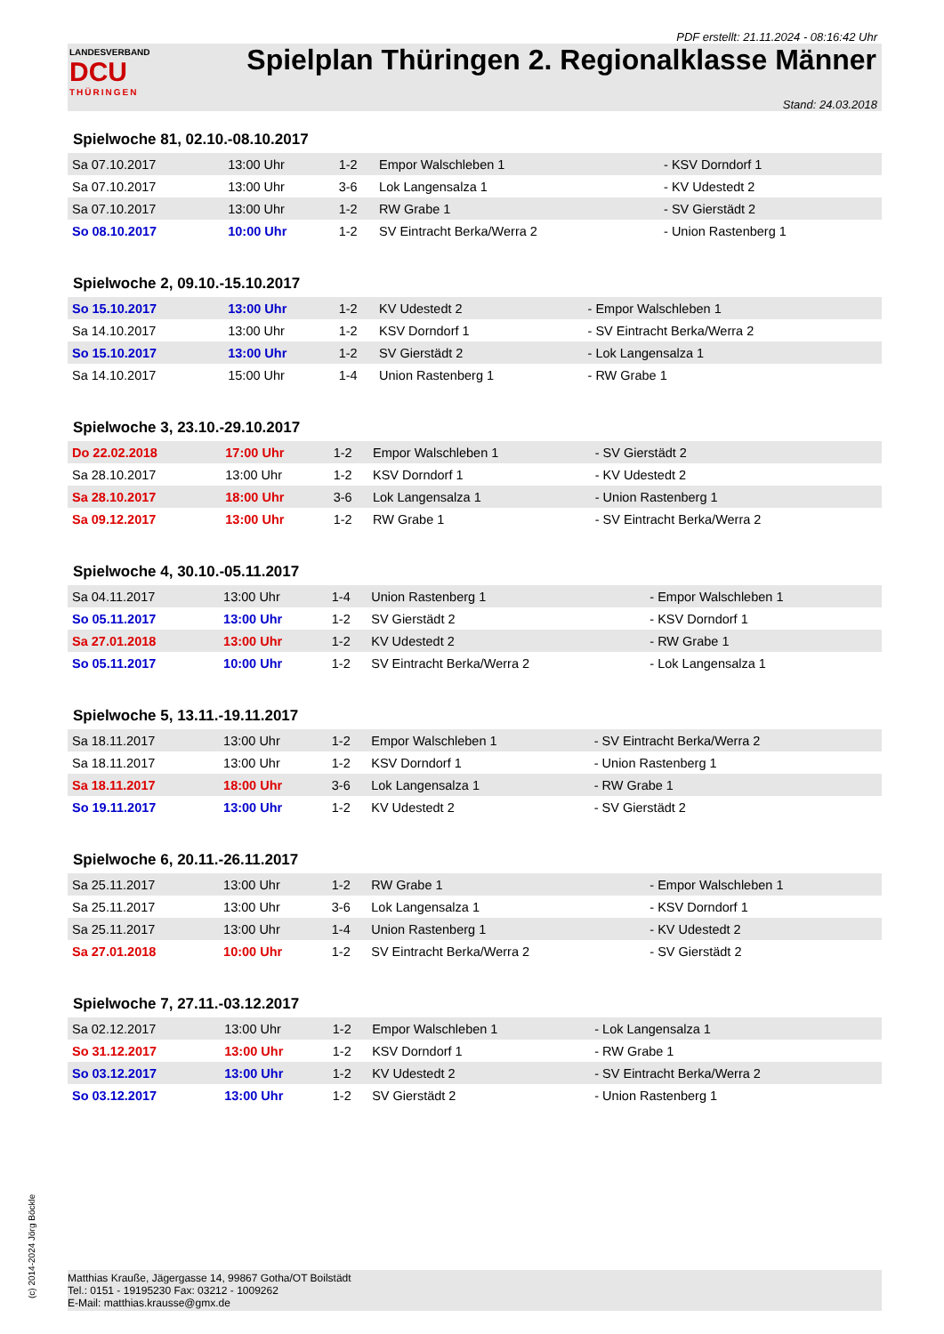PDF erstellt: 21.11.2024 - 08:16:42 Uhr
LANDESVERBAND
DCU
THÜRINGEN
Spielplan Thüringen 2. Regionalklasse Männer
Stand: 24.03.2018
Spielwoche 81, 02.10.-08.10.2017
| Sa 07.10.2017 | 13:00 Uhr | 1-2 | Empor Walschleben 1 | - KSV Dorndorf 1 |
| Sa 07.10.2017 | 13:00 Uhr | 3-6 | Lok Langensalza 1 | - KV Udestedt 2 |
| Sa 07.10.2017 | 13:00 Uhr | 1-2 | RW Grabe 1 | - SV Gierstädt 2 |
| So 08.10.2017 | 10:00 Uhr | 1-2 | SV Eintracht Berka/Werra 2 | - Union Rastenberg 1 |
Spielwoche 2, 09.10.-15.10.2017
| So 15.10.2017 | 13:00 Uhr | 1-2 | KV Udestedt 2 | - Empor Walschleben 1 |
| Sa 14.10.2017 | 13:00 Uhr | 1-2 | KSV Dorndorf 1 | - SV Eintracht Berka/Werra 2 |
| So 15.10.2017 | 13:00 Uhr | 1-2 | SV Gierstädt 2 | - Lok Langensalza 1 |
| Sa 14.10.2017 | 15:00 Uhr | 1-4 | Union Rastenberg 1 | - RW Grabe 1 |
Spielwoche 3, 23.10.-29.10.2017
| Do 22.02.2018 | 17:00 Uhr | 1-2 | Empor Walschleben 1 | - SV Gierstädt 2 |
| Sa 28.10.2017 | 13:00 Uhr | 1-2 | KSV Dorndorf 1 | - KV Udestedt 2 |
| Sa 28.10.2017 | 18:00 Uhr | 3-6 | Lok Langensalza 1 | - Union Rastenberg 1 |
| Sa 09.12.2017 | 13:00 Uhr | 1-2 | RW Grabe 1 | - SV Eintracht Berka/Werra 2 |
Spielwoche 4, 30.10.-05.11.2017
| Sa 04.11.2017 | 13:00 Uhr | 1-4 | Union Rastenberg 1 | - Empor Walschleben 1 |
| So 05.11.2017 | 13:00 Uhr | 1-2 | SV Gierstädt 2 | - KSV Dorndorf 1 |
| Sa 27.01.2018 | 13:00 Uhr | 1-2 | KV Udestedt 2 | - RW Grabe 1 |
| So 05.11.2017 | 10:00 Uhr | 1-2 | SV Eintracht Berka/Werra 2 | - Lok Langensalza 1 |
Spielwoche 5, 13.11.-19.11.2017
| Sa 18.11.2017 | 13:00 Uhr | 1-2 | Empor Walschleben 1 | - SV Eintracht Berka/Werra 2 |
| Sa 18.11.2017 | 13:00 Uhr | 1-2 | KSV Dorndorf 1 | - Union Rastenberg 1 |
| Sa 18.11.2017 | 18:00 Uhr | 3-6 | Lok Langensalza 1 | - RW Grabe 1 |
| So 19.11.2017 | 13:00 Uhr | 1-2 | KV Udestedt 2 | - SV Gierstädt 2 |
Spielwoche 6, 20.11.-26.11.2017
| Sa 25.11.2017 | 13:00 Uhr | 1-2 | RW Grabe 1 | - Empor Walschleben 1 |
| Sa 25.11.2017 | 13:00 Uhr | 3-6 | Lok Langensalza 1 | - KSV Dorndorf 1 |
| Sa 25.11.2017 | 13:00 Uhr | 1-4 | Union Rastenberg 1 | - KV Udestedt 2 |
| Sa 27.01.2018 | 10:00 Uhr | 1-2 | SV Eintracht Berka/Werra 2 | - SV Gierstädt 2 |
Spielwoche 7, 27.11.-03.12.2017
| Sa 02.12.2017 | 13:00 Uhr | 1-2 | Empor Walschleben 1 | - Lok Langensalza 1 |
| So 31.12.2017 | 13:00 Uhr | 1-2 | KSV Dorndorf 1 | - RW Grabe 1 |
| So 03.12.2017 | 13:00 Uhr | 1-2 | KV Udestedt 2 | - SV Eintracht Berka/Werra 2 |
| So 03.12.2017 | 13:00 Uhr | 1-2 | SV Gierstädt 2 | - Union Rastenberg 1 |
Matthias Krauße, Jägergasse 14, 99867 Gotha/OT Boilstädt
Tel.: 0151 - 19195230 Fax: 03212 - 1009262
E-Mail: matthias.krausse@gmx.de
(c) 2014-2024 Jörg Böckle